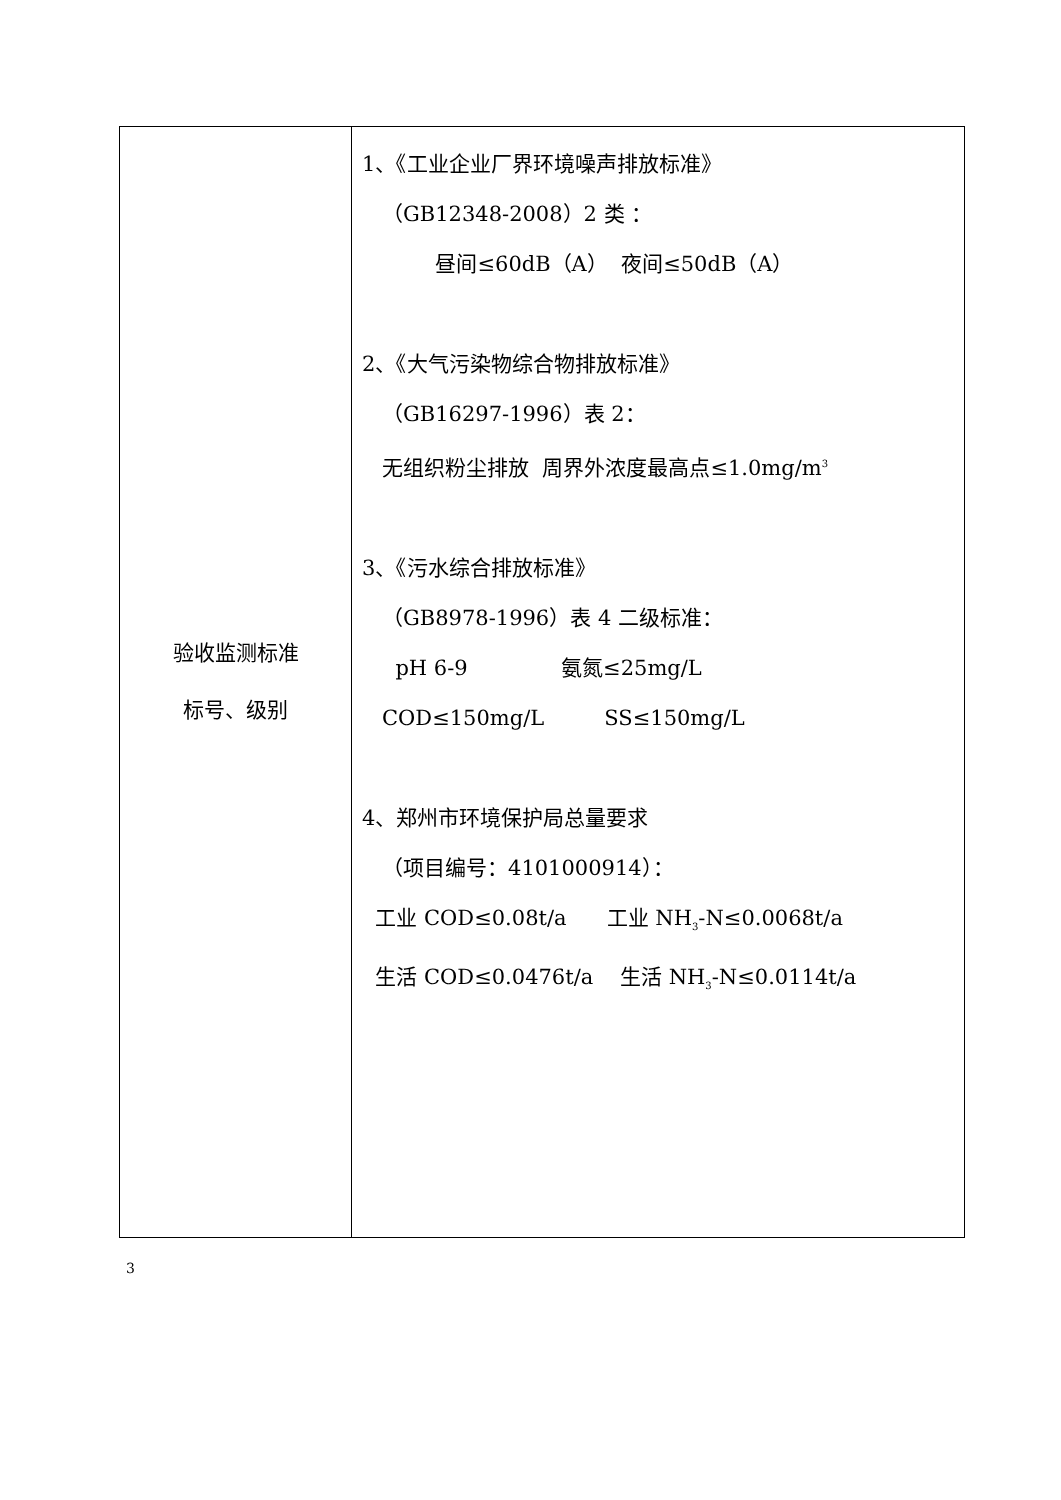| 验收监测标准 标号、级别 | 1、《工业企业厂界环境噪声排放标准》 （GB12348-2008）2 类 ： 昼间≤60dB（A） 夜间≤50dB（A） 2、《大气污染物综合物排放标准》 （GB16297-1996）表 2： 无组织粉尘排放 周界外浓度最高点≤1.0mg/m<sup>3</sup> 3、《污水综合排放标准》 （GB8978-1996）表 4 二级标准： pH 6-9 氨氮≤25mg/L COD≤150mg/L SS≤150mg/L 4、郑州市环境保护局总量要求 （项目编号：4101000914）： 工业 COD≤0.08t/a 工业 NH<sub>3</sub>-N≤0.0068t/a 生活 COD≤0.0476t/a 生活 NH<sub>3</sub>-N≤0.0114t/a |
3